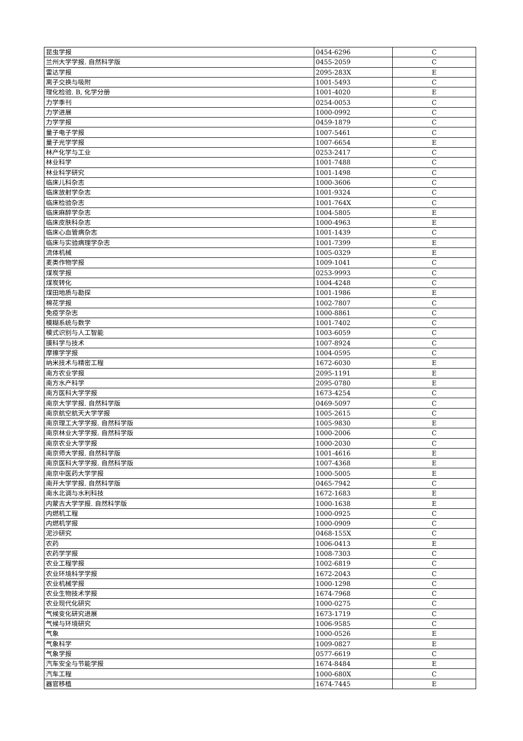| 昆虫学报 | 0454-6296 | C |
| 兰州大学学报. 自然科学版 | 0455-2059 | C |
| 雷达学报 | 2095-283X | E |
| 离子交换与吸附 | 1001-5493 | C |
| 理化检验. B, 化学分册 | 1001-4020 | E |
| 力学季刊 | 0254-0053 | C |
| 力学进展 | 1000-0992 | C |
| 力学学报 | 0459-1879 | C |
| 量子电子学报 | 1007-5461 | C |
| 量子光学学报 | 1007-6654 | E |
| 林产化学与工业 | 0253-2417 | C |
| 林业科学 | 1001-7488 | C |
| 林业科学研究 | 1001-1498 | C |
| 临床儿科杂志 | 1000-3606 | C |
| 临床放射学杂志 | 1001-9324 | C |
| 临床检验杂志 | 1001-764X | C |
| 临床麻醉学杂志 | 1004-5805 | E |
| 临床皮肤科杂志 | 1000-4963 | E |
| 临床心血管病杂志 | 1001-1439 | C |
| 临床与实验病理学杂志 | 1001-7399 | E |
| 流体机械 | 1005-0329 | E |
| 麦类作物学报 | 1009-1041 | C |
| 煤炭学报 | 0253-9993 | C |
| 煤炭转化 | 1004-4248 | C |
| 煤田地质与勘探 | 1001-1986 | E |
| 棉花学报 | 1002-7807 | C |
| 免疫学杂志 | 1000-8861 | C |
| 模糊系统与数学 | 1001-7402 | C |
| 模式识别与人工智能 | 1003-6059 | C |
| 膜科学与技术 | 1007-8924 | C |
| 摩擦学学报 | 1004-0595 | C |
| 纳米技术与精密工程 | 1672-6030 | E |
| 南方农业学报 | 2095-1191 | E |
| 南方水产科学 | 2095-0780 | E |
| 南方医科大学学报 | 1673-4254 | C |
| 南京大学学报. 自然科学版 | 0469-5097 | C |
| 南京航空航天大学学报 | 1005-2615 | C |
| 南京理工大学学报. 自然科学版 | 1005-9830 | E |
| 南京林业大学学报. 自然科学版 | 1000-2006 | C |
| 南京农业大学学报 | 1000-2030 | C |
| 南京师大学报. 自然科学版 | 1001-4616 | E |
| 南京医科大学学报. 自然科学版 | 1007-4368 | E |
| 南京中医药大学学报 | 1000-5005 | E |
| 南开大学学报. 自然科学版 | 0465-7942 | C |
| 南水北调与水利科技 | 1672-1683 | E |
| 内蒙古大学学报. 自然科学版 | 1000-1638 | E |
| 内燃机工程 | 1000-0925 | C |
| 内燃机学报 | 1000-0909 | C |
| 泥沙研究 | 0468-155X | C |
| 农药 | 1006-0413 | E |
| 农药学学报 | 1008-7303 | C |
| 农业工程学报 | 1002-6819 | C |
| 农业环境科学学报 | 1672-2043 | C |
| 农业机械学报 | 1000-1298 | C |
| 农业生物技术学报 | 1674-7968 | C |
| 农业现代化研究 | 1000-0275 | C |
| 气候变化研究进展 | 1673-1719 | C |
| 气候与环境研究 | 1006-9585 | C |
| 气象 | 1000-0526 | E |
| 气象科学 | 1009-0827 | E |
| 气象学报 | 0577-6619 | C |
| 汽车安全与节能学报 | 1674-8484 | E |
| 汽车工程 | 1000-680X | C |
| 器官移植 | 1674-7445 | E |